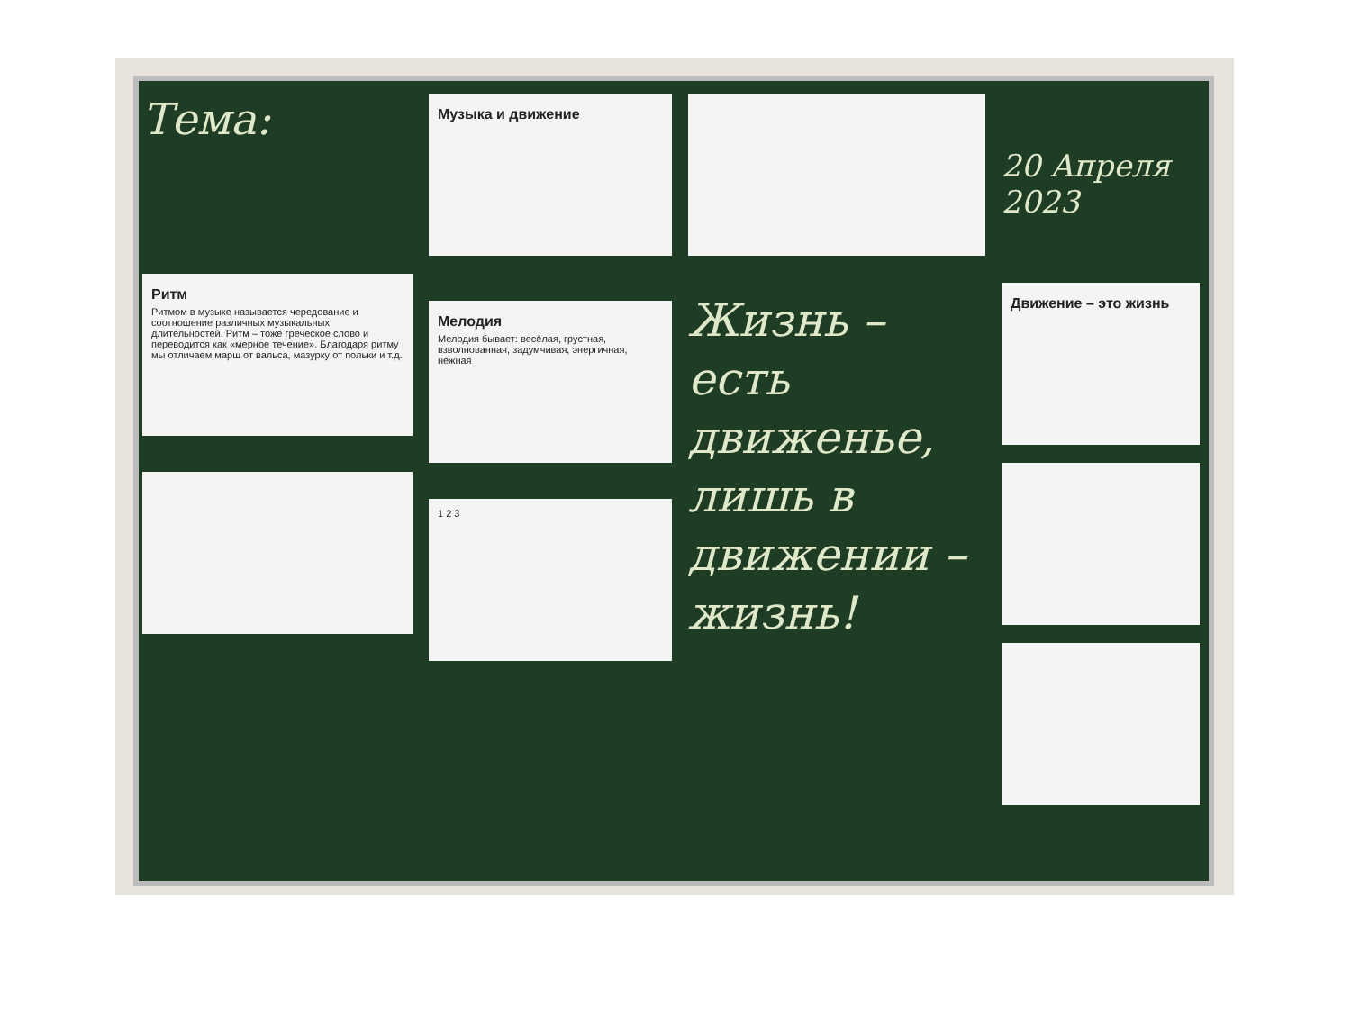Тема:
Ритм
Ритмом в музыке называется чередование и соотношение различных музыкальных длительностей. Ритм – тоже греческое слово и переводится как «мерное течение». Благодаря ритму мы отличаем марш от вальса, мазурку от польки и т.д.
Музыка и движение
Мелодия
Мелодия бывает: весёлая, грустная, взволнованная, задумчивая, энергичная, нежная
1 2 3
Жизнь – есть движенье, лишь в движении – жизнь!
20 Апреля 2023
Движение – это жизнь